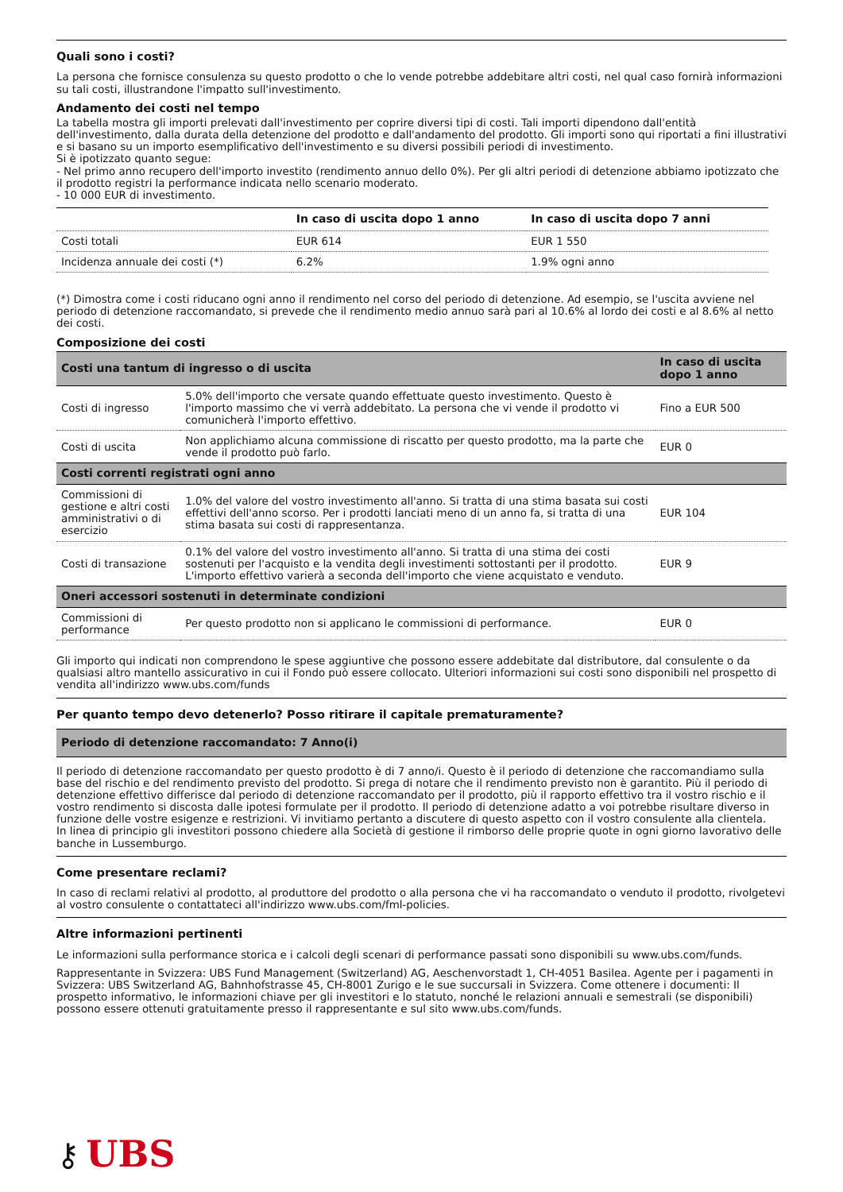Quali sono i costi?
La persona che fornisce consulenza su questo prodotto o che lo vende potrebbe addebitare altri costi, nel qual caso fornirà informazioni su tali costi, illustrandone l'impatto sull'investimento.
Andamento dei costi nel tempo
La tabella mostra gli importi prelevati dall'investimento per coprire diversi tipi di costi. Tali importi dipendono dall'entità dell'investimento, dalla durata della detenzione del prodotto e dall'andamento del prodotto. Gli importi sono qui riportati a fini illustrativi e si basano su un importo esemplificativo dell'investimento e su diversi possibili periodi di investimento.
Si è ipotizzato quanto segue:
- Nel primo anno recupero dell'importo investito (rendimento annuo dello 0%). Per gli altri periodi di detenzione abbiamo ipotizzato che il prodotto registri la performance indicata nello scenario moderato.
- 10 000 EUR di investimento.
| | In caso di uscita dopo 1 anno | In caso di uscita dopo 7 anni |
| --- | --- | --- |
| Costi totali | EUR 614 | EUR 1 550 |
| Incidenza annuale dei costi (*) | 6.2% | 1.9% ogni anno |
(*) Dimostra come i costi riducano ogni anno il rendimento nel corso del periodo di detenzione. Ad esempio, se l'uscita avviene nel periodo di detenzione raccomandato, si prevede che il rendimento medio annuo sarà pari al 10.6% al lordo dei costi e al 8.6% al netto dei costi.
Composizione dei costi
| Costi una tantum di ingresso o di uscita | | In caso di uscita dopo 1 anno |
| --- | --- | --- |
| Costi di ingresso | 5.0% dell'importo che versate quando effettuate questo investimento. Questo è l'importo massimo che vi verrà addebitato. La persona che vi vende il prodotto vi comunicherà l'importo effettivo. | Fino a EUR 500 |
| Costi di uscita | Non applichiamo alcuna commissione di riscatto per questo prodotto, ma la parte che vende il prodotto può farlo. | EUR 0 |
| Costi correnti registrati ogni anno | | |
| Commissioni di gestione e altri costi amministrativi o di esercizio | 1.0% del valore del vostro investimento all'anno. Si tratta di una stima basata sui costi effettivi dell'anno scorso. Per i prodotti lanciati meno di un anno fa, si tratta di una stima basata sui costi di rappresentanza. | EUR 104 |
| Costi di transazione | 0.1% del valore del vostro investimento all'anno. Si tratta di una stima dei costi sostenuti per l'acquisto e la vendita degli investimenti sottostanti per il prodotto. L'importo effettivo varierà a seconda dell'importo che viene acquistato e venduto. | EUR 9 |
| Oneri accessori sostenuti in determinate condizioni | | |
| Commissioni di performance | Per questo prodotto non si applicano le commissioni di performance. | EUR 0 |
Gli importo qui indicati non comprendono le spese aggiuntive che possono essere addebitate dal distributore, dal consulente o da qualsiasi altro mantello assicurativo in cui il Fondo può essere collocato. Ulteriori informazioni sui costi sono disponibili nel prospetto di vendita all'indirizzo www.ubs.com/funds
Per quanto tempo devo detenerlo? Posso ritirare il capitale prematuramente?
Periodo di detenzione raccomandato: 7 Anno(i)
Il periodo di detenzione raccomandato per questo prodotto è di 7 anno/i. Questo è il periodo di detenzione che raccomandiamo sulla base del rischio e del rendimento previsto del prodotto. Si prega di notare che il rendimento previsto non è garantito. Più il periodo di detenzione effettivo differisce dal periodo di detenzione raccomandato per il prodotto, più il rapporto effettivo tra il vostro rischio e il vostro rendimento si discosta dalle ipotesi formulate per il prodotto. Il periodo di detenzione adatto a voi potrebbe risultare diverso in funzione delle vostre esigenze e restrizioni. Vi invitiamo pertanto a discutere di questo aspetto con il vostro consulente alla clientela.
In linea di principio gli investitori possono chiedere alla Società di gestione il rimborso delle proprie quote in ogni giorno lavorativo delle banche in Lussemburgo.
Come presentare reclami?
In caso di reclami relativi al prodotto, al produttore del prodotto o alla persona che vi ha raccomandato o venduto il prodotto, rivolgetevi al vostro consulente o contattateci all'indirizzo www.ubs.com/fml-policies.
Altre informazioni pertinenti
Le informazioni sulla performance storica e i calcoli degli scenari di performance passati sono disponibili su www.ubs.com/funds.
Rappresentante in Svizzera: UBS Fund Management (Switzerland) AG, Aeschenvorstadt 1, CH-4051 Basilea. Agente per i pagamenti in Svizzera: UBS Switzerland AG, Bahnhofstrasse 45, CH-8001 Zurigo e le sue succursali in Svizzera. Come ottenere i documenti: Il prospetto informativo, le informazioni chiave per gli investitori e lo statuto, nonché le relazioni annuali e semestrali (se disponibili) possono essere ottenuti gratuitamente presso il rappresentante e sul sito www.ubs.com/funds.
⚷ UBS